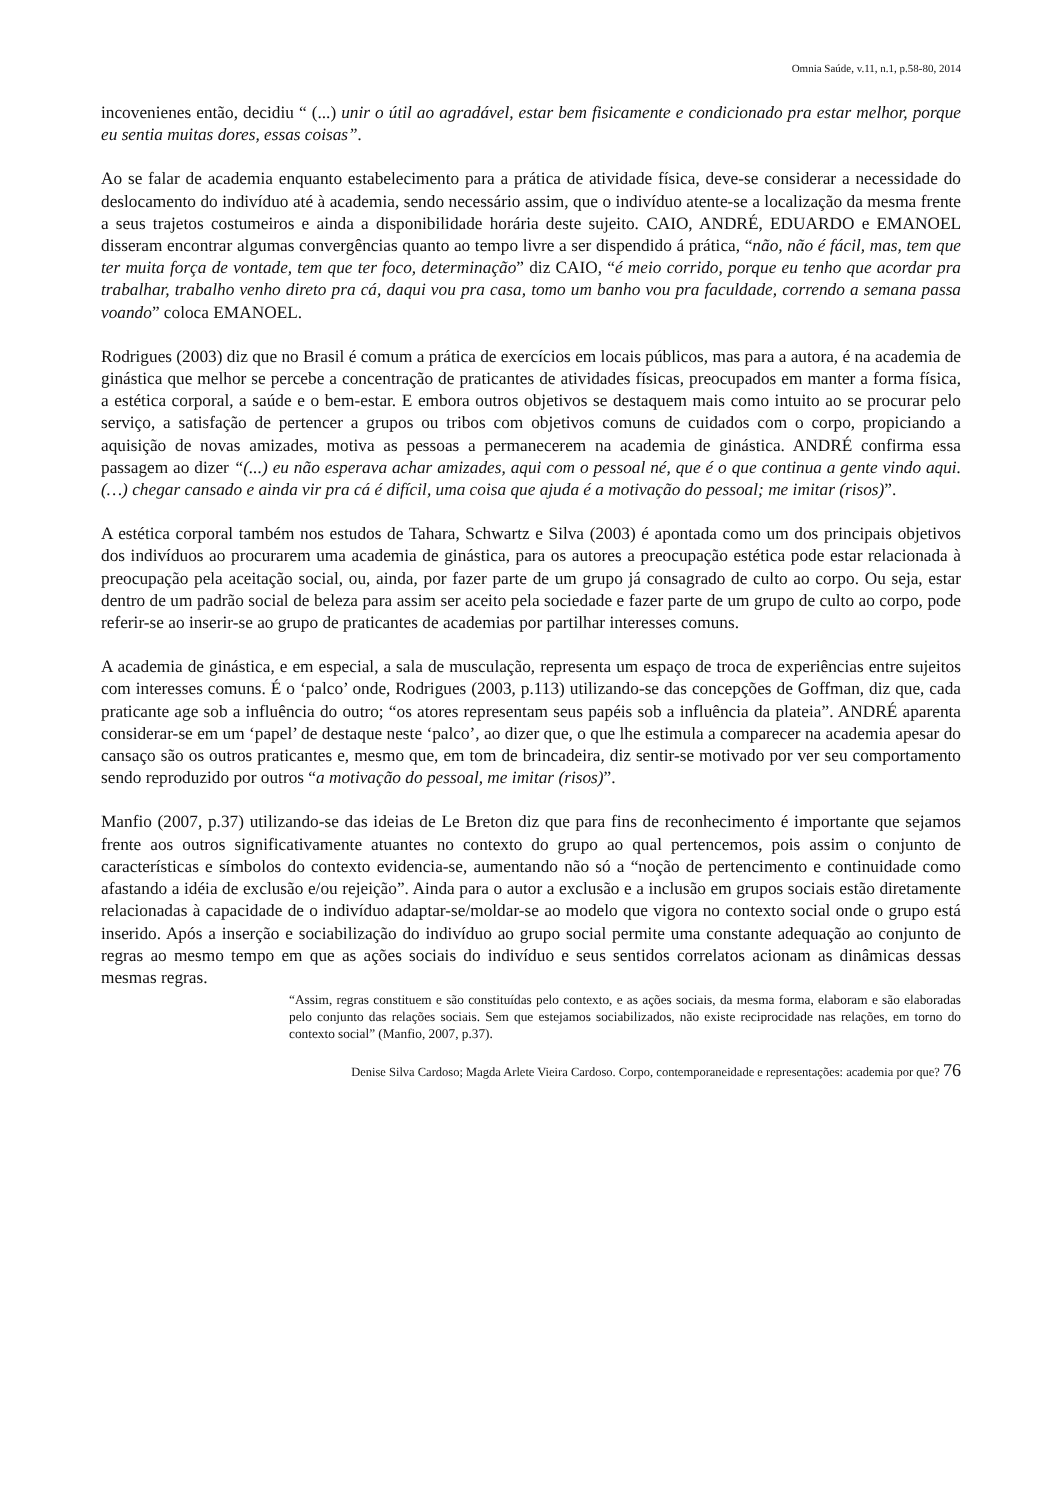Omnia Saúde, v.11, n.1, p.58-80, 2014
incovenienes então, decidiu “ (...) unir o útil ao agradável, estar bem fisicamente e condicionado pra estar melhor, porque eu sentia muitas dores, essas coisas”.
Ao se falar de academia enquanto estabelecimento para a prática de atividade física, deve-se considerar a necessidade do deslocamento do indivíduo até à academia, sendo necessário assim, que o indivíduo atente-se a localização da mesma frente a seus trajetos costumeiros e ainda a disponibilidade horária deste sujeito. CAIO, ANDRÉ, EDUARDO e EMANOEL disseram encontrar algumas convergências quanto ao tempo livre a ser dispendido á prática, “não, não é fácil, mas, tem que ter muita força de vontade, tem que ter foco, determinação” diz CAIO, “é meio corrido, porque eu tenho que acordar pra trabalhar, trabalho venho direto pra cá, daqui vou pra casa, tomo um banho vou pra faculdade, correndo a semana passa voando” coloca EMANOEL.
Rodrigues (2003) diz que no Brasil é comum a prática de exercícios em locais públicos, mas para a autora, é na academia de ginástica que melhor se percebe a concentração de praticantes de atividades físicas, preocupados em manter a forma física, a estética corporal, a saúde e o bem-estar. E embora outros objetivos se destaquem mais como intuito ao se procurar pelo serviço, a satisfação de pertencer a grupos ou tribos com objetivos comuns de cuidados com o corpo, propiciando a aquisição de novas amizades, motiva as pessoas a permanecerem na academia de ginástica. ANDRÉ confirma essa passagem ao dizer “(...) eu não esperava achar amizades, aqui com o pessoal né, que é o que continua a gente vindo aqui. (…) chegar cansado e ainda vir pra cá é difícil, uma coisa que ajuda é a motivação do pessoal; me imitar (risos)”.
A estética corporal também nos estudos de Tahara, Schwartz e Silva (2003) é apontada como um dos principais objetivos dos indivíduos ao procurarem uma academia de ginástica, para os autores a preocupação estética pode estar relacionada à preocupação pela aceitação social, ou, ainda, por fazer parte de um grupo já consagrado de culto ao corpo. Ou seja, estar dentro de um padrão social de beleza para assim ser aceito pela sociedade e fazer parte de um grupo de culto ao corpo, pode referir-se ao inserir-se ao grupo de praticantes de academias por partilhar interesses comuns.
A academia de ginástica, e em especial, a sala de musculação, representa um espaço de troca de experiências entre sujeitos com interesses comuns. É o ‘palco’ onde, Rodrigues (2003, p.113) utilizando-se das concepções de Goffman, diz que, cada praticante age sob a influência do outro; “os atores representam seus papéis sob a influência da plateia”. ANDRÉ aparenta considerar-se em um ‘papel’ de destaque neste ‘palco’, ao dizer que, o que lhe estimula a comparecer na academia apesar do cansaço são os outros praticantes e, mesmo que, em tom de brincadeira, diz sentir-se motivado por ver seu comportamento sendo reproduzido por outros “a motivação do pessoal, me imitar (risos)”.
Manfio (2007, p.37) utilizando-se das ideias de Le Breton diz que para fins de reconhecimento é importante que sejamos frente aos outros significativamente atuantes no contexto do grupo ao qual pertencemos, pois assim o conjunto de características e símbolos do contexto evidencia-se, aumentando não só a “noção de pertencimento e continuidade como afastando a idéia de exclusão e/ou rejeição”. Ainda para o autor a exclusão e a inclusão em grupos sociais estão diretamente relacionadas à capacidade de o indivíduo adaptar-se/moldar-se ao modelo que vigora no contexto social onde o grupo está inserido. Após a inserção e sociabilização do indivíduo ao grupo social permite uma constante adequação ao conjunto de regras ao mesmo tempo em que as ações sociais do indivíduo e seus sentidos correlatos acionam as dinâmicas dessas mesmas regras.
“Assim, regras constituem e são constituídas pelo contexto, e as ações sociais, da mesma forma, elaboram e são elaboradas pelo conjunto das relações sociais. Sem que estejamos sociabilizados, não existe reciprocidade nas relações, em torno do contexto social” (Manfio, 2007, p.37).
Denise Silva Cardoso; Magda Arlete Vieira Cardoso. Corpo, contemporaneidade e representações: academia por que? 76